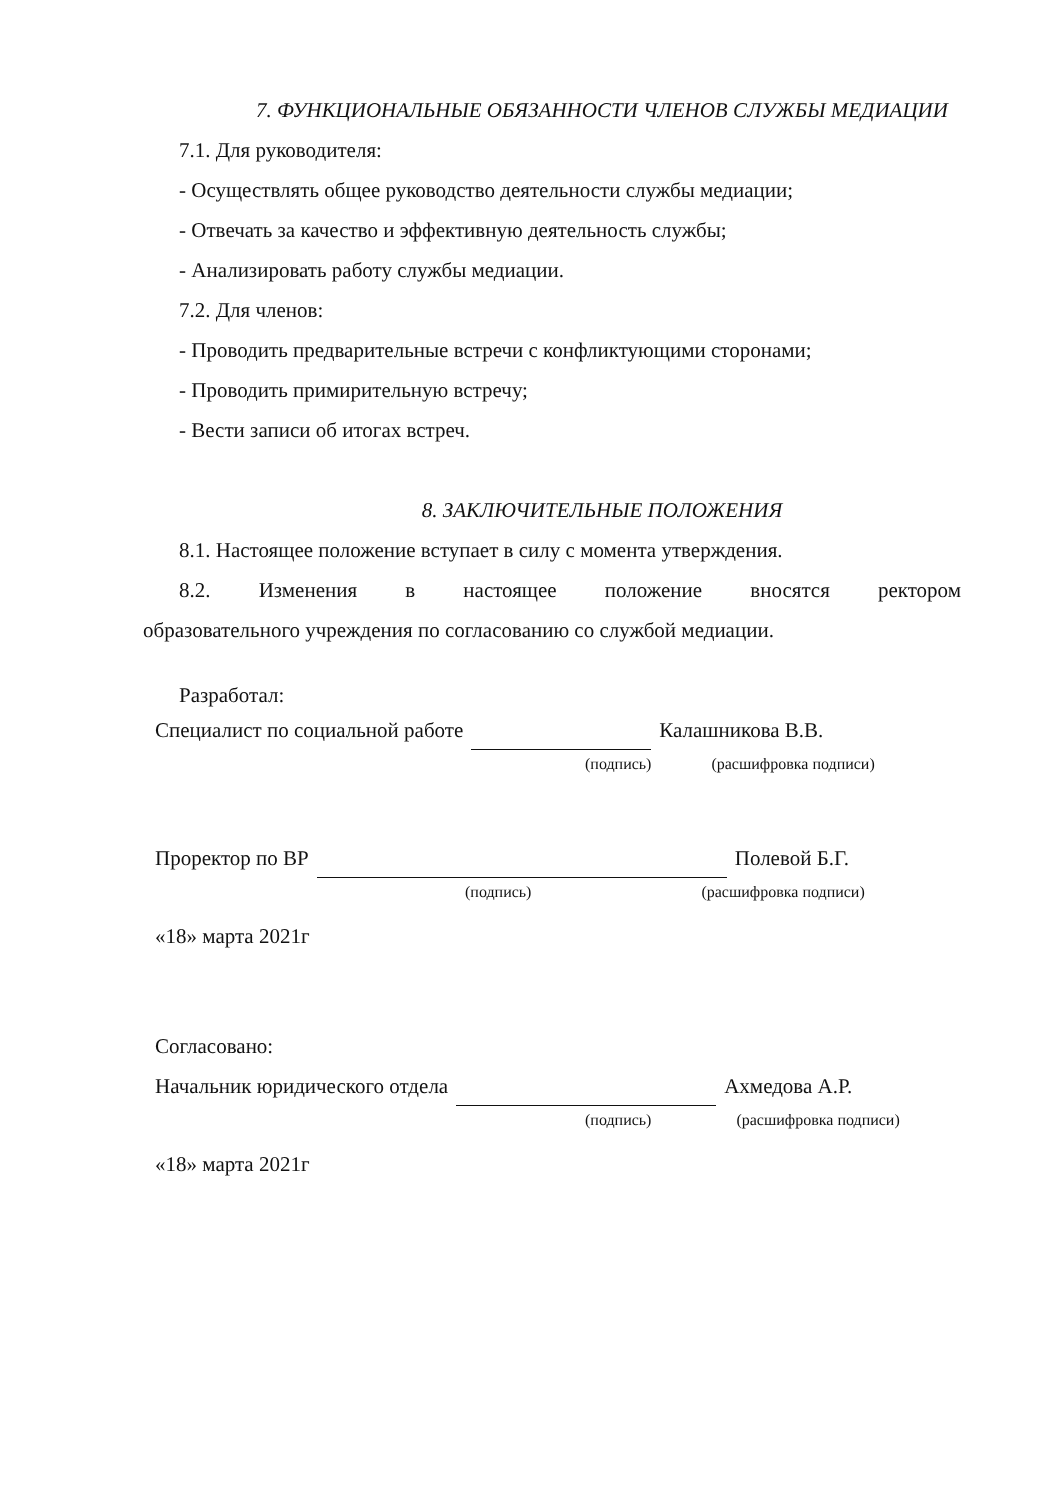7. ФУНКЦИОНАЛЬНЫЕ ОБЯЗАННОСТИ ЧЛЕНОВ СЛУЖБЫ МЕДИАЦИИ
7.1. Для руководителя:
- Осуществлять общее руководство деятельности службы медиации;
- Отвечать за качество и эффективную деятельность службы;
- Анализировать работу службы медиации.
7.2. Для членов:
- Проводить предварительные встречи с конфликтующими сторонами;
- Проводить примирительную встречу;
- Вести записи об итогах встреч.
8. ЗАКЛЮЧИТЕЛЬНЫЕ ПОЛОЖЕНИЯ
8.1. Настоящее положение вступает в силу с момента утверждения.
8.2. Изменения в настоящее положение вносятся ректором
образовательного учреждения по согласованию со службой медиации.
Разработал:
Специалист по социальной работе Калашникова В.В.
(подпись) (расшифровка подписи)
Проректор по ВР Полевой Б.Г.
(подпись) (расшифровка подписи)
«18» марта 2021г
Согласовано:
Начальник юридического отдела Ахмедова А.Р.
(подпись) (расшифровка подписи)
«18» марта 2021г